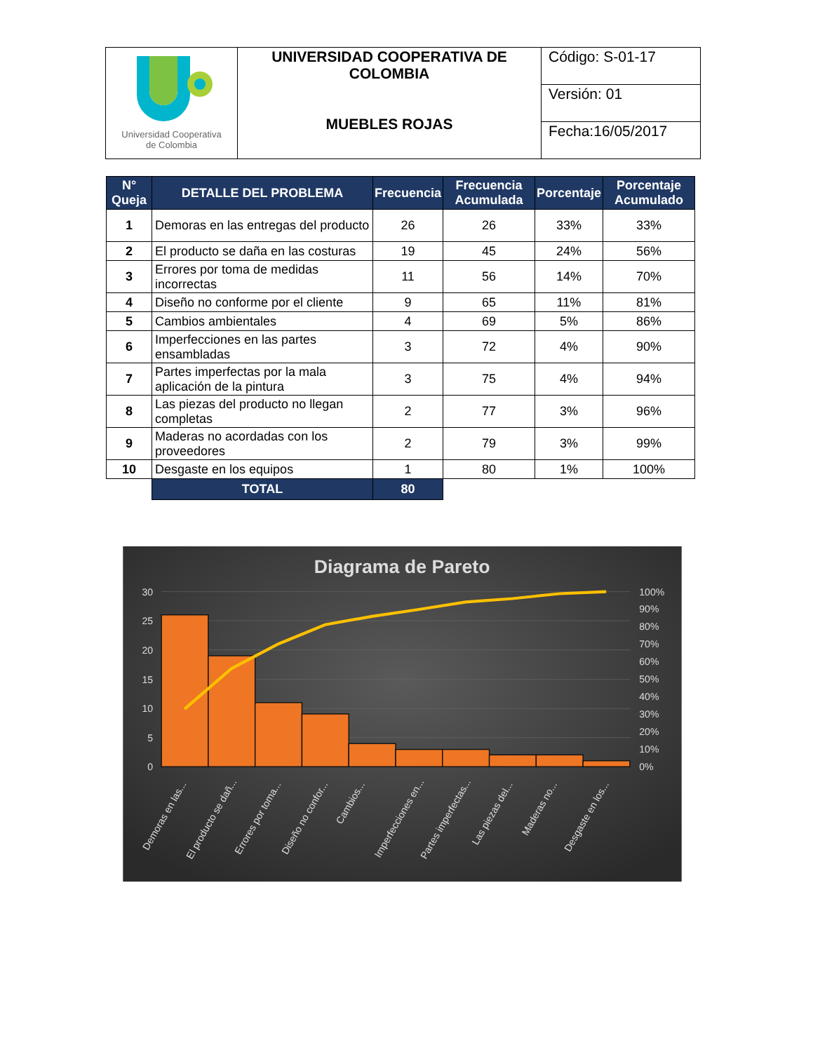| Universidad Cooperativa de Colombia | UNIVERSIDAD COOPERATIVA DE COLOMBIA MUEBLES ROJAS | Código: S-01-17 |
| | | Versión: 01 |
| | | Fecha:16/05/2017 |
| N° Queja | DETALLE DEL PROBLEMA | Frecuencia | Frecuencia Acumulada | Porcentaje | Porcentaje Acumulado |
| --- | --- | --- | --- | --- | --- |
| 1 | Demoras en las entregas del producto | 26 | 26 | 33% | 33% |
| 2 | El producto se daña en las costuras | 19 | 45 | 24% | 56% |
| 3 | Errores por toma de medidas incorrectas | 11 | 56 | 14% | 70% |
| 4 | Diseño no conforme por el cliente | 9 | 65 | 11% | 81% |
| 5 | Cambios ambientales | 4 | 69 | 5% | 86% |
| 6 | Imperfecciones en las partes ensambladas | 3 | 72 | 4% | 90% |
| 7 | Partes imperfectas por la mala aplicación de la pintura | 3 | 75 | 4% | 94% |
| 8 | Las piezas del producto no llegan completas | 2 | 77 | 3% | 96% |
| 9 | Maderas no acordadas con los proveedores | 2 | 79 | 3% | 99% |
| 10 | Desgaste en los equipos | 1 | 80 | 1% | 100% |
| | TOTAL | 80 | | | |
Diagrama de Pareto
30
25
20
15
10
5
0
100%
90%
80%
70%
60%
50%
40%
30%
20%
10%
0%
Demoras en las...
El producto se dañ...
Errores por toma...
Diseño no confor...
Cambios...
Imperfecciones en...
Partes imperfectas...
Las piezas del...
Maderas no...
Desgaste en los...